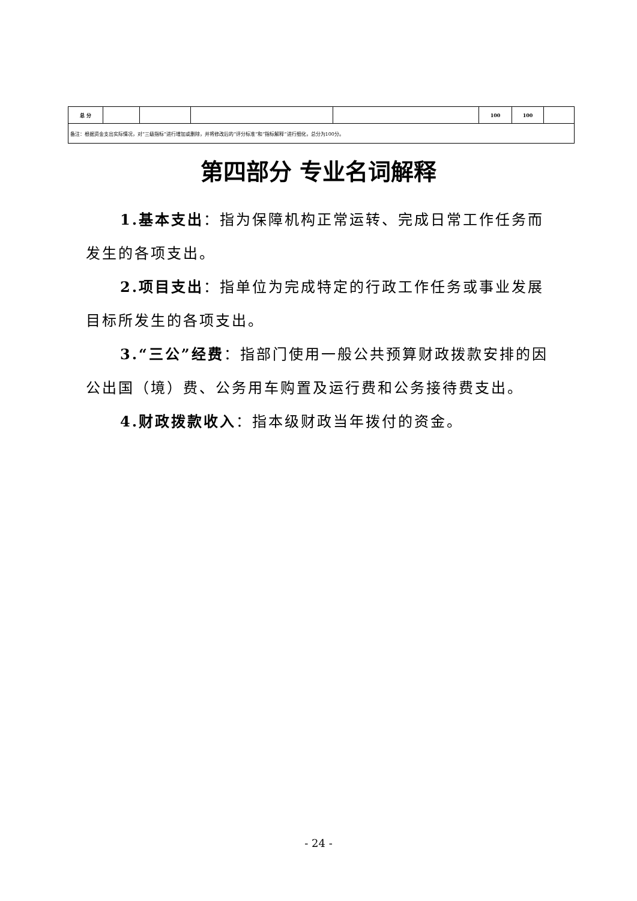| 总 分 | | | | | 100 | 100 | |
| 备注：根据资金支出实际情况，对“三级指标”进行增加或删除，并将修改后的“评分标准”和“指标解释”进行细化，总分为100分。 | | | | | | | |
第四部分 专业名词解释
1.基本支出：指为保障机构正常运转、完成日常工作任务而发生的各项支出。
2.项目支出：指单位为完成特定的行政工作任务或事业发展目标所发生的各项支出。
3.“三公”经费：指部门使用一般公共预算财政拨款安排的因公出国（境）费、公务用车购置及运行费和公务接待费支出。
4.财政拨款收入：指本级财政当年拨付的资金。
- 24 -